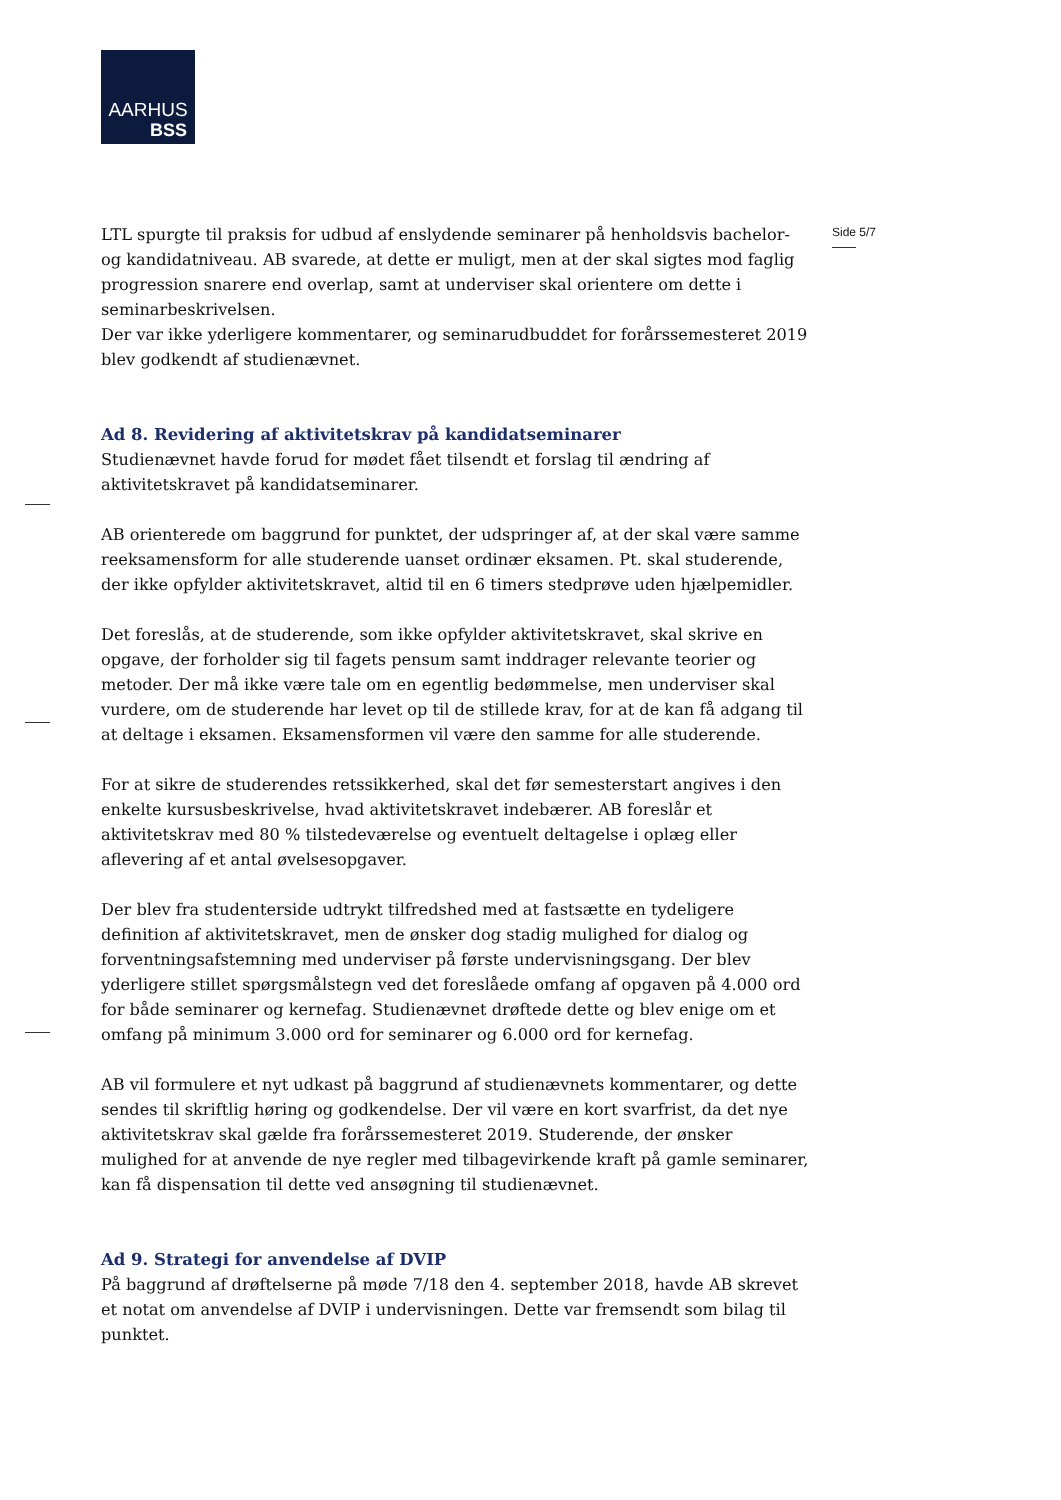AARHUS
BSS
Side 5/7
LTL spurgte til praksis for udbud af enslydende seminarer på henholdsvis bachelor- og kandidatniveau. AB svarede, at dette er muligt, men at der skal sigtes mod faglig progression snarere end overlap, samt at underviser skal orientere om dette i seminarbeskrivelsen.
Der var ikke yderligere kommentarer, og seminarudbuddet for forårssemesteret 2019 blev godkendt af studienævnet.
Ad 8. Revidering af aktivitetskrav på kandidatseminarer
Studienævnet havde forud for mødet fået tilsendt et forslag til ændring af aktivitetskravet på kandidatseminarer.
AB orienterede om baggrund for punktet, der udspringer af, at der skal være samme reeksamensform for alle studerende uanset ordinær eksamen. Pt. skal studerende, der ikke opfylder aktivitetskravet, altid til en 6 timers stedprøve uden hjælpemidler.
Det foreslås, at de studerende, som ikke opfylder aktivitetskravet, skal skrive en opgave, der forholder sig til fagets pensum samt inddrager relevante teorier og metoder. Der må ikke være tale om en egentlig bedømmelse, men underviser skal vurdere, om de studerende har levet op til de stillede krav, for at de kan få adgang til at deltage i eksamen. Eksamensformen vil være den samme for alle studerende.
For at sikre de studerendes retssikkerhed, skal det før semesterstart angives i den enkelte kursusbeskrivelse, hvad aktivitetskravet indebærer. AB foreslår et aktivitetskrav med 80 % tilstedeværelse og eventuelt deltagelse i oplæg eller aflevering af et antal øvelsesopgaver.
Der blev fra studenterside udtrykt tilfredshed med at fastsætte en tydeligere definition af aktivitetskravet, men de ønsker dog stadig mulighed for dialog og forventningsafstemning med underviser på første undervisningsgang. Der blev yderligere stillet spørgsmålstegn ved det foreslåede omfang af opgaven på 4.000 ord for både seminarer og kernefag. Studienævnet drøftede dette og blev enige om et omfang på minimum 3.000 ord for seminarer og 6.000 ord for kernefag.
AB vil formulere et nyt udkast på baggrund af studienævnets kommentarer, og dette sendes til skriftlig høring og godkendelse. Der vil være en kort svarfrist, da det nye aktivitetskrav skal gælde fra forårssemesteret 2019. Studerende, der ønsker mulighed for at anvende de nye regler med tilbagevirkende kraft på gamle seminarer, kan få dispensation til dette ved ansøgning til studienævnet.
Ad 9. Strategi for anvendelse af DVIP
På baggrund af drøftelserne på møde 7/18 den 4. september 2018, havde AB skrevet et notat om anvendelse af DVIP i undervisningen. Dette var fremsendt som bilag til punktet.